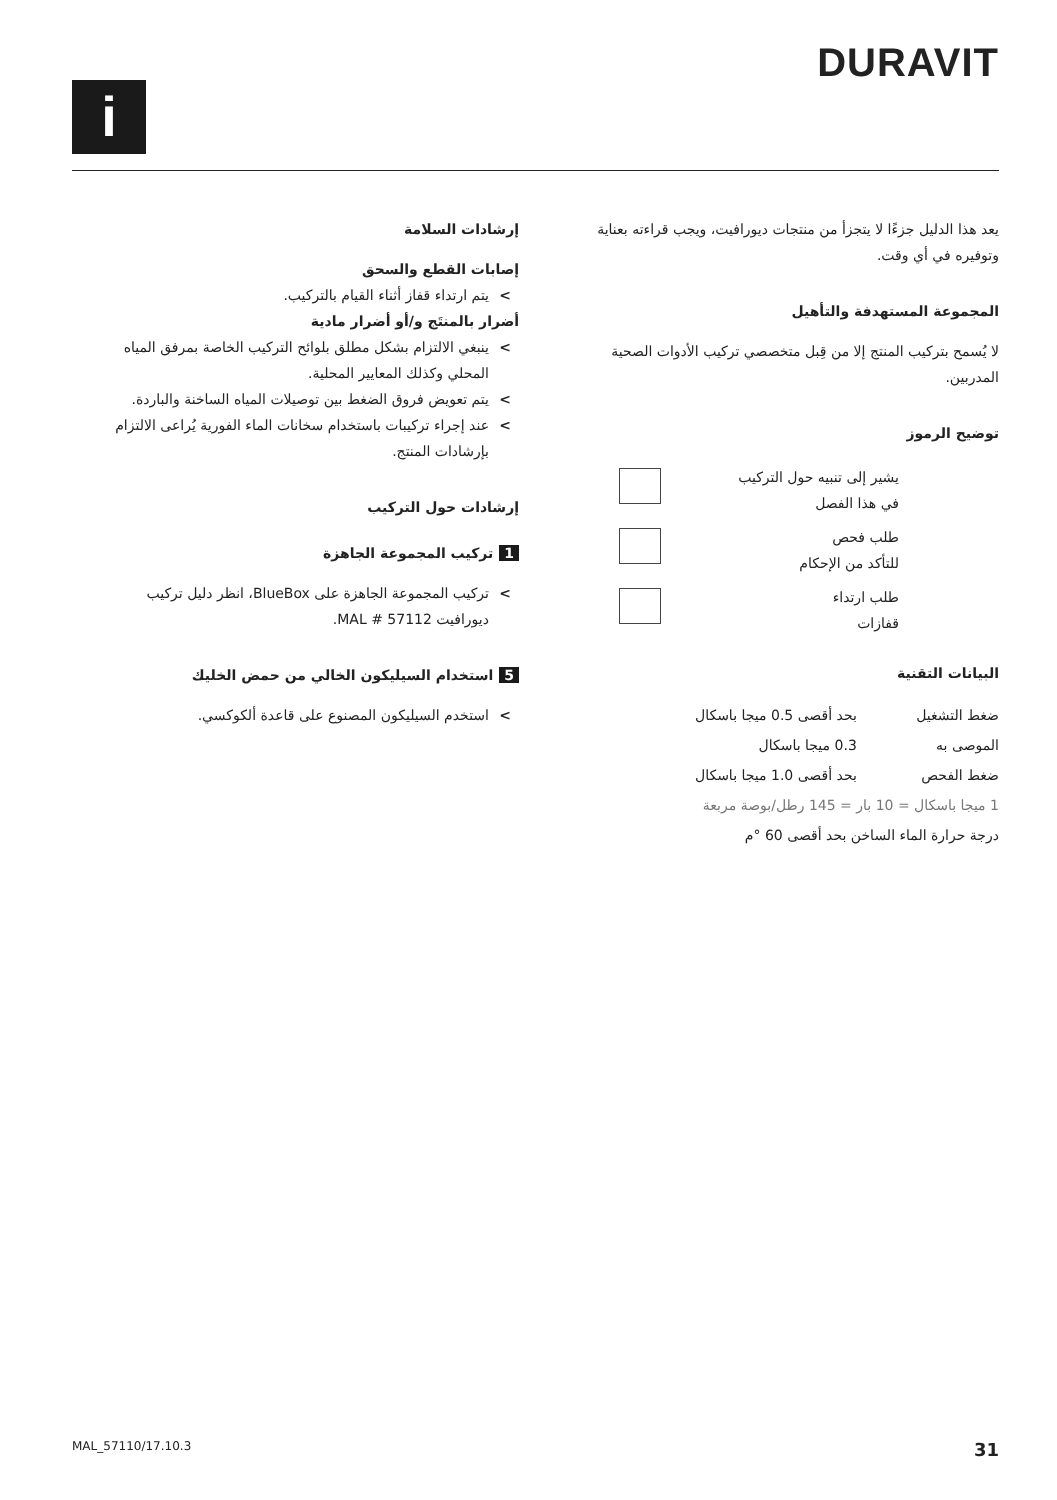i
DURAVIT
يعد هذا الدليل جزءًا لا يتجزأ من منتجات ديورافيت، ويجب قراءته بعناية وتوفيره في أي وقت.
المجموعة المستهدفة والتأهيل
لا يُسمح بتركيب المنتج إلا من قِبل متخصصي تركيب الأدوات الصحية المدربين.
توضيح الرموز
| يشير إلى تنبيه حول التركيب في هذا الفصل | |
| طلب فحص للتأكد من الإحكام | |
| طلب ارتداء قفازات | |
البيانات التقنية
| ضغط التشغيل | بحد أقصى 0.5 ميجا باسكال |
| الموصى به | 0.3 ميجا باسكال |
| ضغط الفحص | بحد أقصى 1.0 ميجا باسكال |
| 1 ميجا باسكال = 10 بار = 145 رطل/بوصة مربعة | |
| درجة حرارة الماء الساخن بحد أقصى 60 °م | |
إرشادات السلامة
إصابات القطع والسحق
يتم ارتداء قفاز أثناء القيام بالتركيب.
أضرار بالمنتَج و/أو أضرار مادية
ينبغي الالتزام بشكل مطلق بلوائح التركيب الخاصة بمرفق المياه المحلي وكذلك المعايير المحلية.
يتم تعويض فروق الضغط بين توصيلات المياه الساخنة والباردة.
عند إجراء تركيبات باستخدام سخانات الماء الفورية يُراعى الالتزام بإرشادات المنتج.
إرشادات حول التركيب
1 تركيب المجموعة الجاهزة
تركيب المجموعة الجاهزة على BlueBox، انظر دليل تركيب ديورافيت MAL # 57112.
5 استخدام السيليكون الخالي من حمض الخليك
استخدم السيليكون المصنوع على قاعدة ألكوكسي.
MAL_57110/17.10.3 31